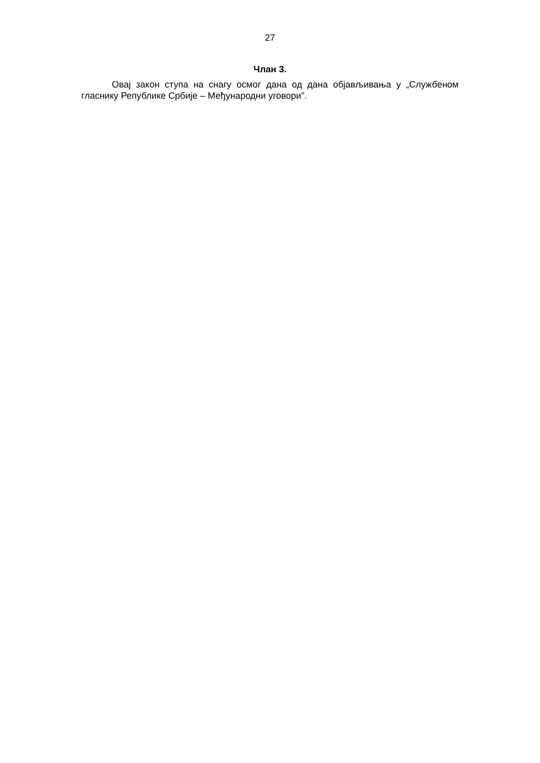27
Члан 3.
Овај закон ступа на снагу осмог дана од дана објављивања у „Службеном гласнику Републике Србије – Међународни уговори”.